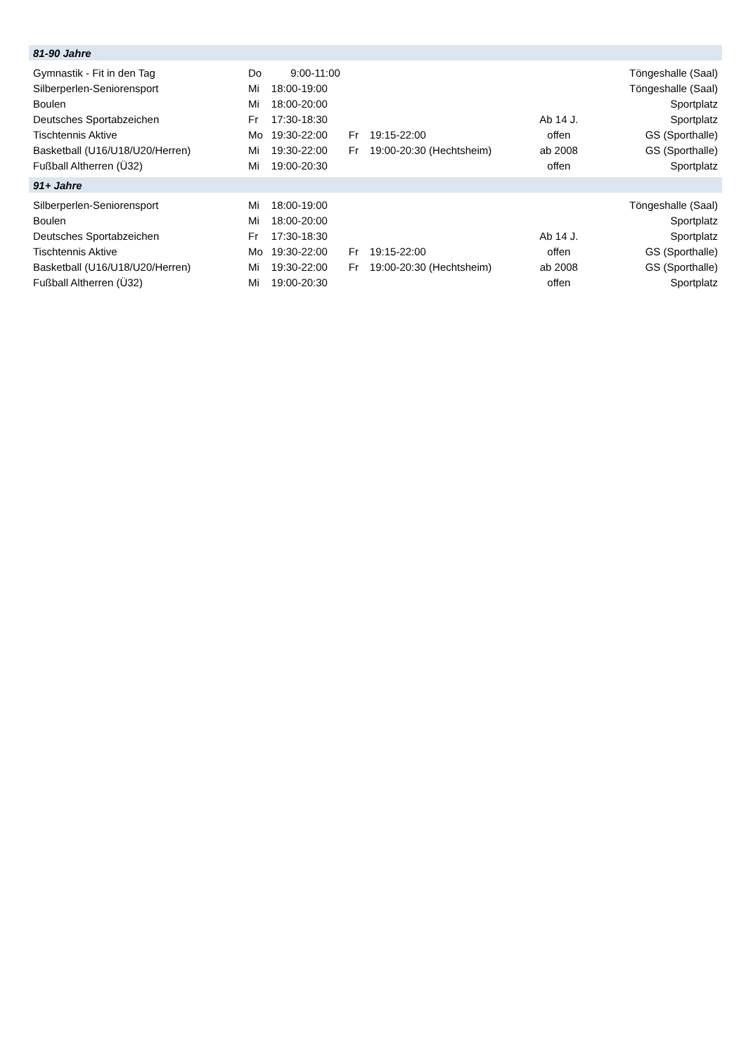| 81-90 Jahre | | | | | | |
| Gymnastik - Fit in den Tag | Do | 9:00-11:00 | | | | Töngeshalle (Saal) |
| Silberperlen-Seniorensport | Mi | 18:00-19:00 | | | | Töngeshalle (Saal) |
| Boulen | Mi | 18:00-20:00 | | | | Sportplatz |
| Deutsches Sportabzeichen | Fr | 17:30-18:30 | | | Ab 14 J. | Sportplatz |
| Tischtennis Aktive | Mo | 19:30-22:00 | Fr | 19:15-22:00 | offen | GS (Sporthalle) |
| Basketball (U16/U18/U20/Herren) | Mi | 19:30-22:00 | Fr | 19:00-20:30 (Hechtsheim) | ab 2008 | GS (Sporthalle) |
| Fußball Altherren (Ü32) | Mi | 19:00-20:30 | | | offen | Sportplatz |
| 91+ Jahre | | | | | | |
| Silberperlen-Seniorensport | Mi | 18:00-19:00 | | | | Töngeshalle (Saal) |
| Boulen | Mi | 18:00-20:00 | | | | Sportplatz |
| Deutsches Sportabzeichen | Fr | 17:30-18:30 | | | Ab 14 J. | Sportplatz |
| Tischtennis Aktive | Mo | 19:30-22:00 | Fr | 19:15-22:00 | offen | GS (Sporthalle) |
| Basketball (U16/U18/U20/Herren) | Mi | 19:30-22:00 | Fr | 19:00-20:30 (Hechtsheim) | ab 2008 | GS (Sporthalle) |
| Fußball Altherren (Ü32) | Mi | 19:00-20:30 | | | offen | Sportplatz |